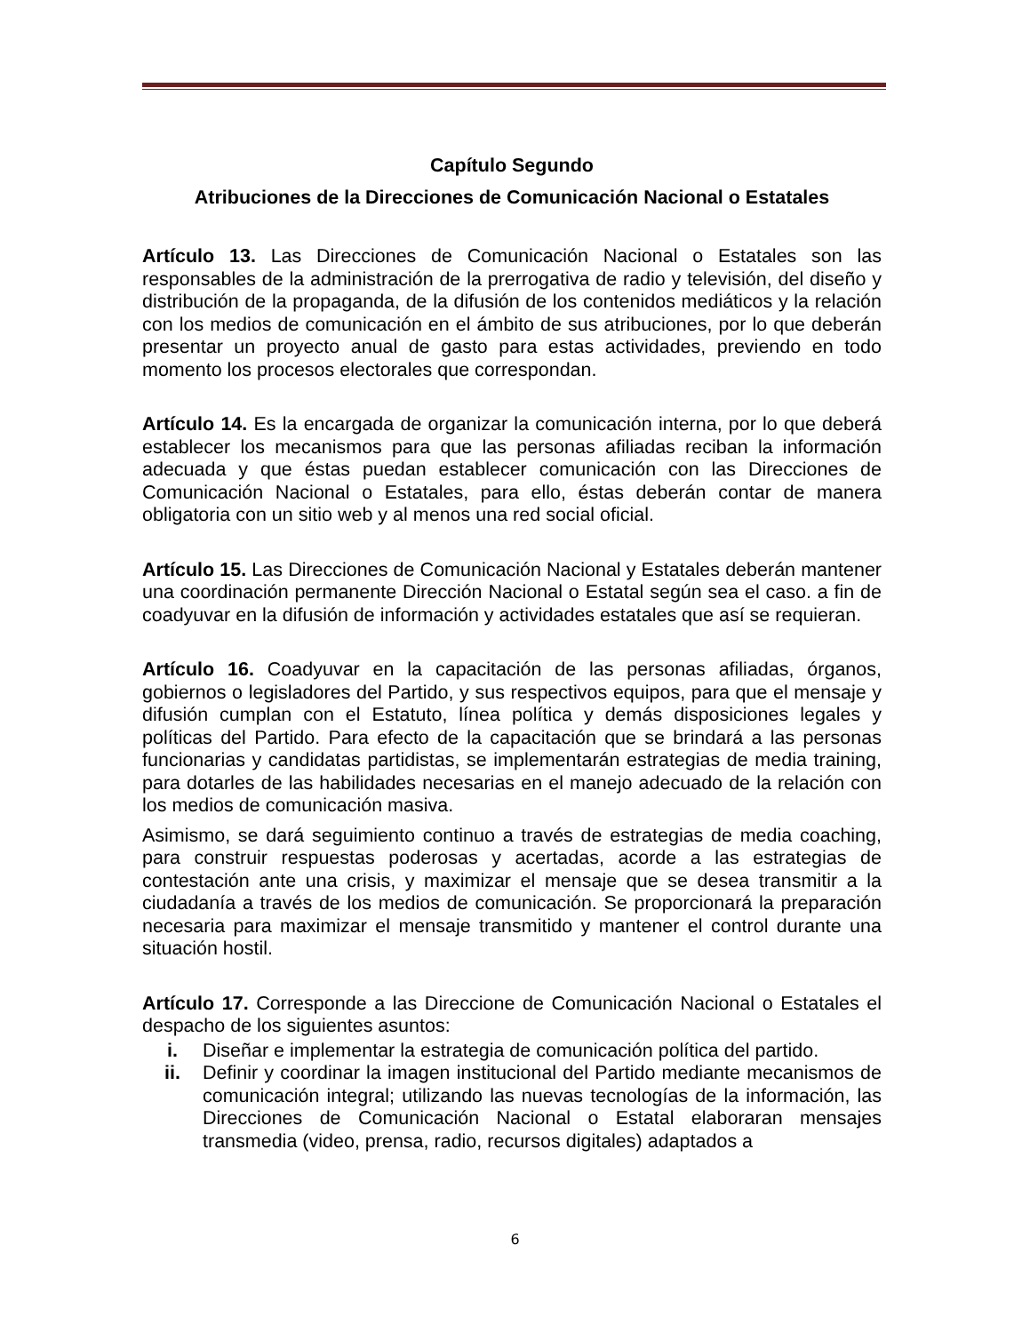Capítulo Segundo
Atribuciones de la Direcciones de Comunicación Nacional o Estatales
Artículo 13. Las Direcciones de Comunicación Nacional o Estatales son las responsables de la administración de la prerrogativa de radio y televisión, del diseño y distribución de la propaganda, de la difusión de los contenidos mediáticos y la relación con los medios de comunicación en el ámbito de sus atribuciones, por lo que deberán presentar un proyecto anual de gasto para estas actividades, previendo en todo momento los procesos electorales que correspondan.
Artículo 14. Es la encargada de organizar la comunicación interna, por lo que deberá establecer los mecanismos para que las personas afiliadas reciban la información adecuada y que éstas puedan establecer comunicación con las Direcciones de Comunicación Nacional o Estatales, para ello, éstas deberán contar de manera obligatoria con un sitio web y al menos una red social oficial.
Artículo 15. Las Direcciones de Comunicación Nacional y Estatales deberán mantener una coordinación permanente Dirección Nacional o Estatal según sea el caso. a fin de coadyuvar en la difusión de información y actividades estatales que así se requieran.
Artículo 16. Coadyuvar en la capacitación de las personas afiliadas, órganos, gobiernos o legisladores del Partido, y sus respectivos equipos, para que el mensaje y difusión cumplan con el Estatuto, línea política y demás disposiciones legales y políticas del Partido. Para efecto de la capacitación que se brindará a las personas funcionarias y candidatas partidistas, se implementarán estrategias de media training, para dotarles de las habilidades necesarias en el manejo adecuado de la relación con los medios de comunicación masiva.
Asimismo, se dará seguimiento continuo a través de estrategias de media coaching, para construir respuestas poderosas y acertadas, acorde a las estrategias de contestación ante una crisis, y maximizar el mensaje que se desea transmitir a la ciudadanía a través de los medios de comunicación. Se proporcionará la preparación necesaria para maximizar el mensaje transmitido y mantener el control durante una situación hostil.
Artículo 17. Corresponde a las Direccione de Comunicación Nacional o Estatales el despacho de los siguientes asuntos:
i. Diseñar e implementar la estrategia de comunicación política del partido.
ii. Definir y coordinar la imagen institucional del Partido mediante mecanismos de comunicación integral; utilizando las nuevas tecnologías de la información, las Direcciones de Comunicación Nacional o Estatal elaboraran mensajes transmedia (video, prensa, radio, recursos digitales) adaptados a
6